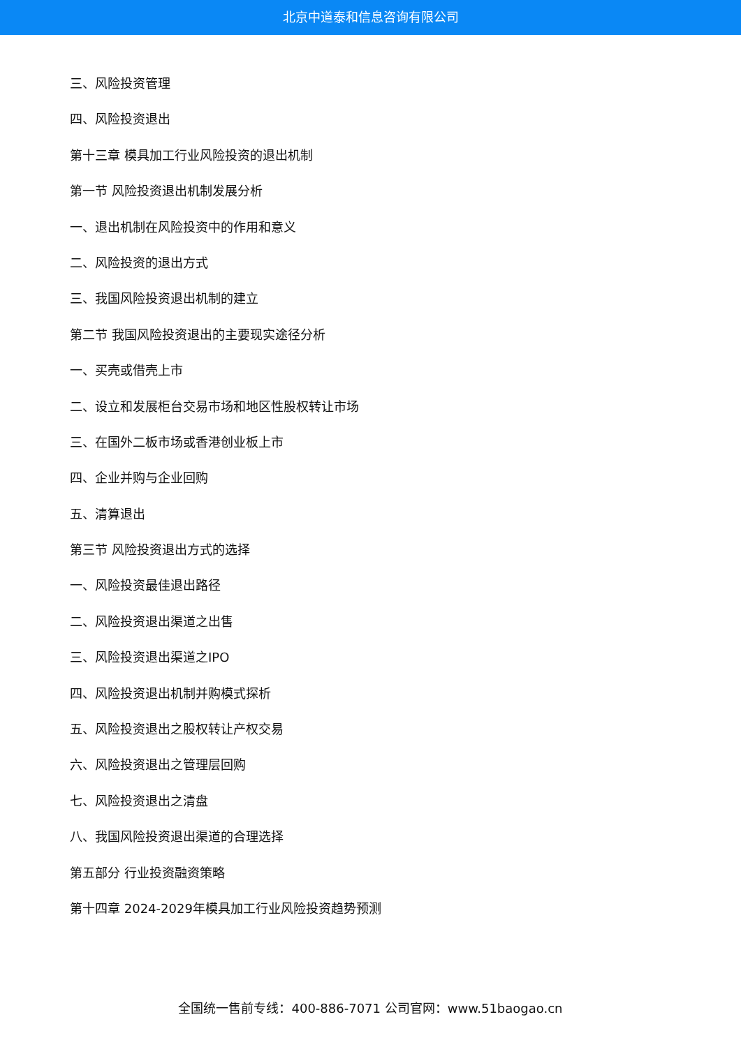北京中道泰和信息咨询有限公司
三、风险投资管理
四、风险投资退出
第十三章 模具加工行业风险投资的退出机制
第一节 风险投资退出机制发展分析
一、退出机制在风险投资中的作用和意义
二、风险投资的退出方式
三、我国风险投资退出机制的建立
第二节 我国风险投资退出的主要现实途径分析
一、买壳或借壳上市
二、设立和发展柜台交易市场和地区性股权转让市场
三、在国外二板市场或香港创业板上市
四、企业并购与企业回购
五、清算退出
第三节 风险投资退出方式的选择
一、风险投资最佳退出路径
二、风险投资退出渠道之出售
三、风险投资退出渠道之IPO
四、风险投资退出机制并购模式探析
五、风险投资退出之股权转让产权交易
六、风险投资退出之管理层回购
七、风险投资退出之清盘
八、我国风险投资退出渠道的合理选择
第五部分 行业投资融资策略
第十四章 2024-2029年模具加工行业风险投资趋势预测
全国统一售前专线：400-886-7071 公司官网：www.51baogao.cn